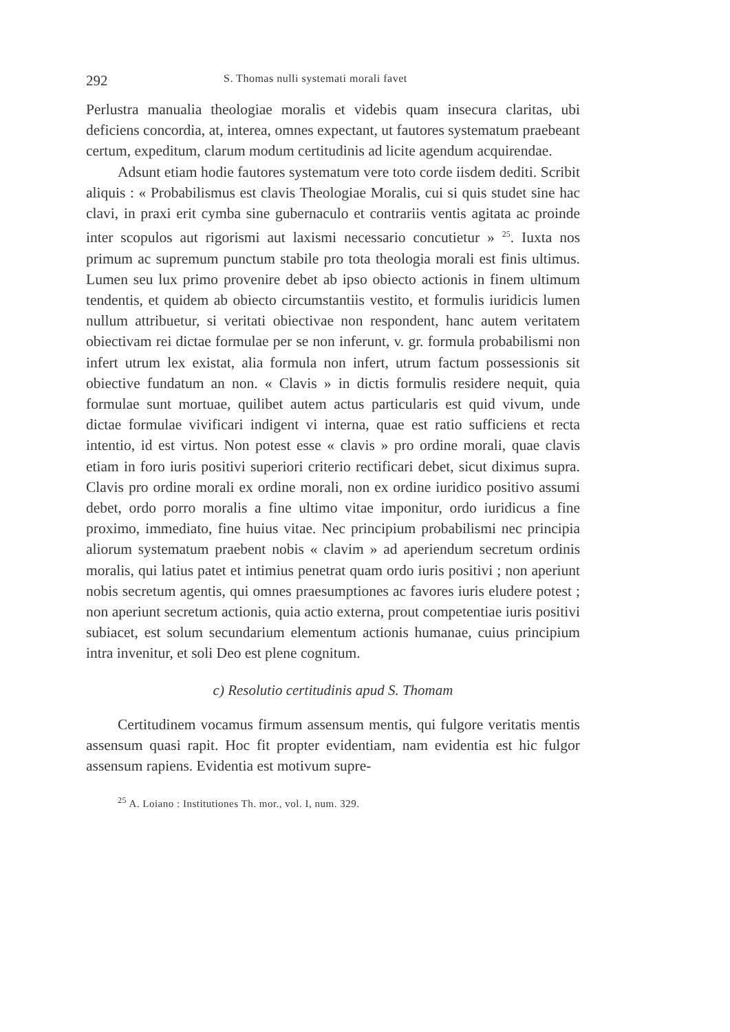292 S. Thomas nulli systemati morali favet
Perlustra manualia theologiae moralis et videbis quam insecura claritas, ubi deficiens concordia, at, interea, omnes expectant, ut fautores systematum praebeant certum, expeditum, clarum modum certitudinis ad licite agendum acquirendae.
Adsunt etiam hodie fautores systematum vere toto corde iisdem dediti. Scribit aliquis : « Probabilismus est clavis Theologiae Moralis, cui si quis studet sine hac clavi, in praxi erit cymba sine gubernaculo et contrariis ventis agitata ac proinde inter scopulos aut rigorismi aut laxismi necessario concutietur » <sup>25</sup>. Iuxta nos primum ac supremum punctum stabile pro tota theologia morali est finis ultimus. Lumen seu lux primo provenire debet ab ipso obiecto actionis in finem ultimum tendentis, et quidem ab obiecto circumstantiis vestito, et formulis iuridicis lumen nullum attribuetur, si veritati obiectivae non respondent, hanc autem veritatem obiectivam rei dictae formulae per se non inferunt, v. gr. formula probabilismi non infert utrum lex existat, alia formula non infert, utrum factum possessionis sit obiective fundatum an non. « Clavis » in dictis formulis residere nequit, quia formulae sunt mortuae, quilibet autem actus particularis est quid vivum, unde dictae formulae vivificari indigent vi interna, quae est ratio sufficiens et recta intentio, id est virtus. Non potest esse « clavis » pro ordine morali, quae clavis etiam in foro iuris positivi superiori criterio rectificari debet, sicut diximus supra. Clavis pro ordine morali ex ordine morali, non ex ordine iuridico positivo assumi debet, ordo porro moralis a fine ultimo vitae imponitur, ordo iuridicus a fine proximo, immediato, fine huius vitae. Nec principium probabilismi nec principia aliorum systematum praebent nobis « clavim » ad aperiendum secretum ordinis moralis, qui latius patet et intimius penetrat quam ordo iuris positivi ; non aperiunt nobis secretum agentis, qui omnes praesumptiones ac favores iuris eludere potest ; non aperiunt secretum actionis, quia actio externa, prout competentiae iuris positivi subiacet, est solum secundarium elementum actionis humanae, cuius principium intra invenitur, et soli Deo est plene cognitum.
c) Resolutio certitudinis apud S. Thomam
Certitudinem vocamus firmum assensum mentis, qui fulgore veritatis mentis assensum quasi rapit. Hoc fit propter evidentiam, nam evidentia est hic fulgor assensum rapiens. Evidentia est motivum supre-
<sup>25</sup> A. Loiano : Institutiones Th. mor., vol. I, num. 329.